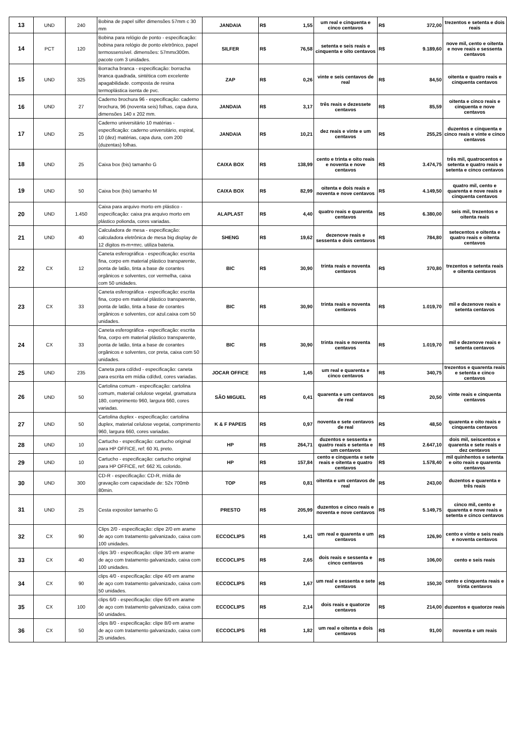| 13 | UND | 240 | Bobina de papel silfer dimensões 57mm c 30 mm | JANDAIA | R$ | 1,55 | um real e cinquenta e cinco centavos | R$ | 372,00 | trezentos e setenta e dois reais |
| 14 | PCT | 120 | Bobina para relógio de ponto - especificação: bobina para relógio de ponto eletrônico, papel termossensível. dimensões: 57mmx300m. pacote com 3 unidades. | SILFER | R$ | 76,58 | setenta e seis reais e cinquenta e oito centavos | R$ | 9.189,60 | nove mil, cento e oitenta e nove reais e sessenta centavos |
| 15 | UND | 325 | Borracha branca - especificação: borracha branca quadrada, sintética com excelente apagabilidade. composta de resina termoplástica isenta de pvc. | ZAP | R$ | 0,26 | vinte e seis centavos de real | R$ | 84,50 | oitenta e quatro reais e cinquenta centavos |
| 16 | UND | 27 | Caderno brochura 96 - especificação: caderno brochura, 96 (noventa seis) folhas, capa dura, dimensões 140 x 202 mm. | JANDAIA | R$ | 3,17 | três reais e dezessete centavos | R$ | 85,59 | oitenta e cinco reais e cinquenta e nove centavos |
| 17 | UND | 25 | Caderno universitário 10 matérias - especificação: caderno universitário, espiral, 10 (dez) matérias, capa dura, com 200 (duzentas) folhas. | JANDAIA | R$ | 10,21 | dez reais e vinte e um centavos | R$ | 255,25 | duzentos e cinquenta e cinco reais e vinte e cinco centavos |
| 18 | UND | 25 | Caixa box (bis) tamanho G | CAIXA BOX | R$ | 138,99 | cento e trinta e oito reais e noventa e nove centavos | R$ | 3.474,75 | três mil, quatrocentos e setenta e quatro reais e setenta e cinco centavos |
| 19 | UND | 50 | Caixa box (bis) tamanho M | CAIXA BOX | R$ | 82,99 | oitenta e dois reais e noventa e nove centavos | R$ | 4.149,50 | quatro mil, cento e quarenta e nove reais e cinquenta centavos |
| 20 | UND | 1.450 | Caixa para arquivo morto em plástico - especificação: caixa pra arquivo morto em plástico polionda, cores variadas. | ALAPLAST | R$ | 4,40 | quatro reais e quarenta centavos | R$ | 6.380,00 | seis mil, trezentos e oitenta reais |
| 21 | UND | 40 | Calculadora de mesa - especificação: calculadora eletrônica de mesa big display de 12 dígitos m-m+mrc. utiliza bateria. | SHENG | R$ | 19,62 | dezenove reais e sessenta e dois centavos | R$ | 784,80 | setecentos e oitenta e quatro reais e oitenta centavos |
| 22 | CX | 12 | Caneta esferográfica - especificação: escrita fina, corpo em material plástico transparente, ponta de latão, tinta a base de corantes orgânicos e solventes, cor vermelha, caixa com 50 unidades. | BIC | R$ | 30,90 | trinta reais e noventa centavos | R$ | 370,80 | trezentos e setenta reais e oitenta centavos |
| 23 | CX | 33 | Caneta esferográfica - especificação: escrita fina, corpo em material plástico transparente, ponta de latão, tinta a base de corantes orgânicos e solventes, cor azul.caixa com 50 unidades. | BIC | R$ | 30,90 | trinta reais e noventa centavos | R$ | 1.019,70 | mil e dezenove reais e setenta centavos |
| 24 | CX | 33 | Caneta esferográfica - especificação: escrita fina, corpo em material plástico transparente, ponta de latão, tinta a base de corantes orgânicos e solventes, cor preta, caixa com 50 unidades. | BIC | R$ | 30,90 | trinta reais e noventa centavos | R$ | 1.019,70 | mil e dezenove reais e setenta centavos |
| 25 | UND | 235 | Caneta para cd/dvd - especificação: caneta para escrita em mídia cd/dvd, cores variadas. | JOCAR OFFICE | R$ | 1,45 | um real e quarenta e cinco centavos | R$ | 340,75 | trezentos e quarenta reais e setenta e cinco centavos |
| 26 | UND | 50 | Cartolina comum - especificação: cartolina comum, material celulose vegetal, gramatura 180, comprimento 960, largura 660, cores variadas. | SÃO MIGUEL | R$ | 0,41 | quarenta e um centavos de real | R$ | 20,50 | vinte reais e cinquenta centavos |
| 27 | UND | 50 | Cartolina duplex - especificação: cartolina duplex, material celulose vegetai, comprimento 960, largura 660, cores variadas. | K & F PAPEIS | R$ | 0,97 | noventa e sete centavos de real | R$ | 48,50 | quarenta e oito reais e cinquenta centavos |
| 28 | UND | 10 | Cartucho - especificação: cartucho original para HP OFFICE, ref: 60 XL preto. | HP | R$ | 264,71 | duzentos e sessenta e quatro reais e setenta e um centavos | R$ | 2.647,10 | dois mil, seiscentos e quarenta e sete reais e dez centavos |
| 29 | UND | 10 | Cartucho - especificação: cartucho original para HP OFFICE, ref: 662 XL colorido. | HP | R$ | 157,84 | cento e cinquenta e sete reais e oitenta e quatro centavos | R$ | 1.578,40 | mil quinhentos e setenta e oito reais e quarenta centavos |
| 30 | UND | 300 | CD-R - especificação: CD-R, mídia de gravação com capacidade de: 52x 700mb 80min. | TOP | R$ | 0,81 | oitenta e um centavos de real | R$ | 243,00 | duzentos e quarenta e três reais |
| 31 | UND | 25 | Cesta expositor tamanho G | PRESTO | R$ | 205,99 | duzentos e cinco reais e noventa e nove centavos | R$ | 5.149,75 | cinco mil, cento e quarenta e nove reais e setenta e cinco centavos |
| 32 | CX | 90 | Clips 2/0 - especificação: clipe 2/0 em arame de aço com tratamento galvanizado, caixa com 100 unidades. | ECCOCLIPS | R$ | 1,41 | um real e quarenta e um centavos | R$ | 126,90 | cento e vinte e seis reais e noventa centavos |
| 33 | CX | 40 | clips 3/0 - especificação: clipe 3/0 em arame de aço com tratamento galvanizado, caixa com 100 unidades. | ECCOCLIPS | R$ | 2,65 | dois reais e sessenta e cinco centavos | R$ | 106,00 | cento e seis reais |
| 34 | CX | 90 | clips 4/0 - especificação: clipe 4/0 em arame de aço com tratamento galvanizado, caixa com 50 unidades. | ECCOCLIPS | R$ | 1,67 | um real e sessenta e sete centavos | R$ | 150,30 | cento e cinquenta reais e trinta centavos |
| 35 | CX | 100 | clips 6/0 - especificação: clipe 6/0 em arame de aço com tratamento galvanizado, caixa com 50 unidades. | ECCOCLIPS | R$ | 2,14 | dois reais e quatorze centavos | R$ | 214,00 | duzentos e quatorze reais |
| 36 | CX | 50 | clips 8/0 - especificação: clipe 8/0 em arame de aço com tratamento galvanizado, caixa com 25 unidades. | ECCOCLIPS | R$ | 1,82 | um real e oitenta e dois centavos | R$ | 91,00 | noventa e um reais |